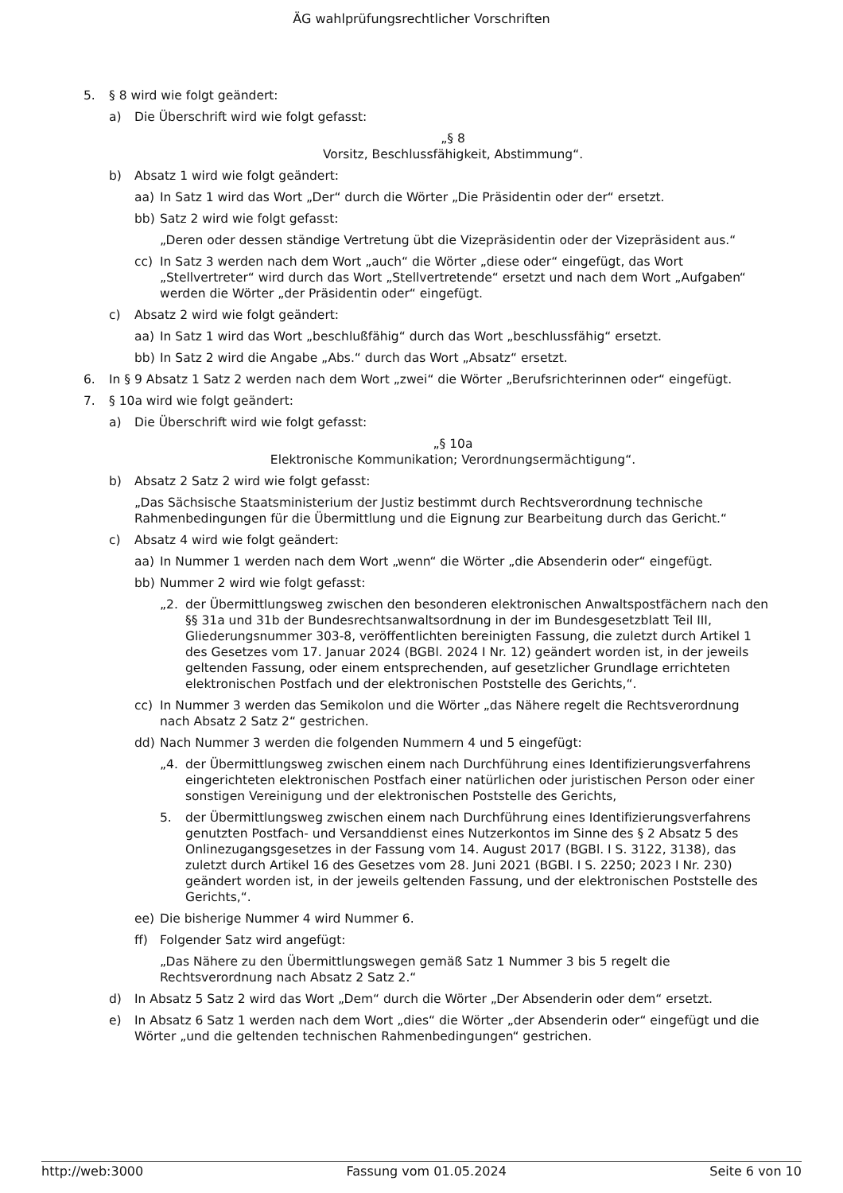ÄG wahlprüfungsrechtlicher Vorschriften
5. § 8 wird wie folgt geändert:
a) Die Überschrift wird wie folgt gefasst:
„§ 8
Vorsitz, Beschlussfähigkeit, Abstimmung“.
b) Absatz 1 wird wie folgt geändert:
aa) In Satz 1 wird das Wort „Der“ durch die Wörter „Die Präsidentin oder der“ ersetzt.
bb) Satz 2 wird wie folgt gefasst:
„Deren oder dessen ständige Vertretung übt die Vizepräsidentin oder der Vizepräsident aus.“
cc) In Satz 3 werden nach dem Wort „auch“ die Wörter „diese oder“ eingefügt, das Wort „Stellvertreter“ wird durch das Wort „Stellvertretende“ ersetzt und nach dem Wort „Aufgaben“ werden die Wörter „der Präsidentin oder“ eingefügt.
c) Absatz 2 wird wie folgt geändert:
aa) In Satz 1 wird das Wort „beschlußfähig“ durch das Wort „beschlussfähig“ ersetzt.
bb) In Satz 2 wird die Angabe „Abs.“ durch das Wort „Absatz“ ersetzt.
6. In § 9 Absatz 1 Satz 2 werden nach dem Wort „zwei“ die Wörter „Berufsrichterinnen oder“ eingefügt.
7. § 10a wird wie folgt geändert:
a) Die Überschrift wird wie folgt gefasst:
„§ 10a
Elektronische Kommunikation; Verordnungsermächtigung“.
b) Absatz 2 Satz 2 wird wie folgt gefasst:
„Das Sächsische Staatsministerium der Justiz bestimmt durch Rechtsverordnung technische Rahmenbedingungen für die Übermittlung und die Eignung zur Bearbeitung durch das Gericht.“
c) Absatz 4 wird wie folgt geändert:
aa) In Nummer 1 werden nach dem Wort „wenn“ die Wörter „die Absenderin oder“ eingefügt.
bb) Nummer 2 wird wie folgt gefasst:
„2. der Übermittlungsweg zwischen den besonderen elektronischen Anwaltspostfächern nach den §§ 31a und 31b der Bundesrechtsanwaltsordnung in der im Bundesgesetzblatt Teil III, Gliederungsnummer 303-8, veröffentlichten bereinigten Fassung, die zuletzt durch Artikel 1 des Gesetzes vom 17. Januar 2024 (BGBl. 2024 I Nr. 12) geändert worden ist, in der jeweils geltenden Fassung, oder einem entsprechenden, auf gesetzlicher Grundlage errichteten elektronischen Postfach und der elektronischen Poststelle des Gerichts,“.
cc) In Nummer 3 werden das Semikolon und die Wörter „das Nähere regelt die Rechtsverordnung nach Absatz 2 Satz 2“ gestrichen.
dd) Nach Nummer 3 werden die folgenden Nummern 4 und 5 eingefügt:
„4. der Übermittlungsweg zwischen einem nach Durchführung eines Identifizierungsverfahrens eingerichteten elektronischen Postfach einer natürlichen oder juristischen Person oder einer sonstigen Vereinigung und der elektronischen Poststelle des Gerichts,
5. der Übermittlungsweg zwischen einem nach Durchführung eines Identifizierungsverfahrens genutzten Postfach- und Versanddienst eines Nutzerkontos im Sinne des § 2 Absatz 5 des Onlinezugangsgesetzes in der Fassung vom 14. August 2017 (BGBl. I S. 3122, 3138), das zuletzt durch Artikel 16 des Gesetzes vom 28. Juni 2021 (BGBl. I S. 2250; 2023 I Nr. 230) geändert worden ist, in der jeweils geltenden Fassung, und der elektronischen Poststelle des Gerichts,“.
ee) Die bisherige Nummer 4 wird Nummer 6.
ff) Folgender Satz wird angefügt:
„Das Nähere zu den Übermittlungswegen gemäß Satz 1 Nummer 3 bis 5 regelt die Rechtsverordnung nach Absatz 2 Satz 2.“
d) In Absatz 5 Satz 2 wird das Wort „Dem“ durch die Wörter „Der Absenderin oder dem“ ersetzt.
e) In Absatz 6 Satz 1 werden nach dem Wort „dies“ die Wörter „der Absenderin oder“ eingefügt und die Wörter „und die geltenden technischen Rahmenbedingungen“ gestrichen.
http://web:3000 Fassung vom 01.05.2024 Seite 6 von 10